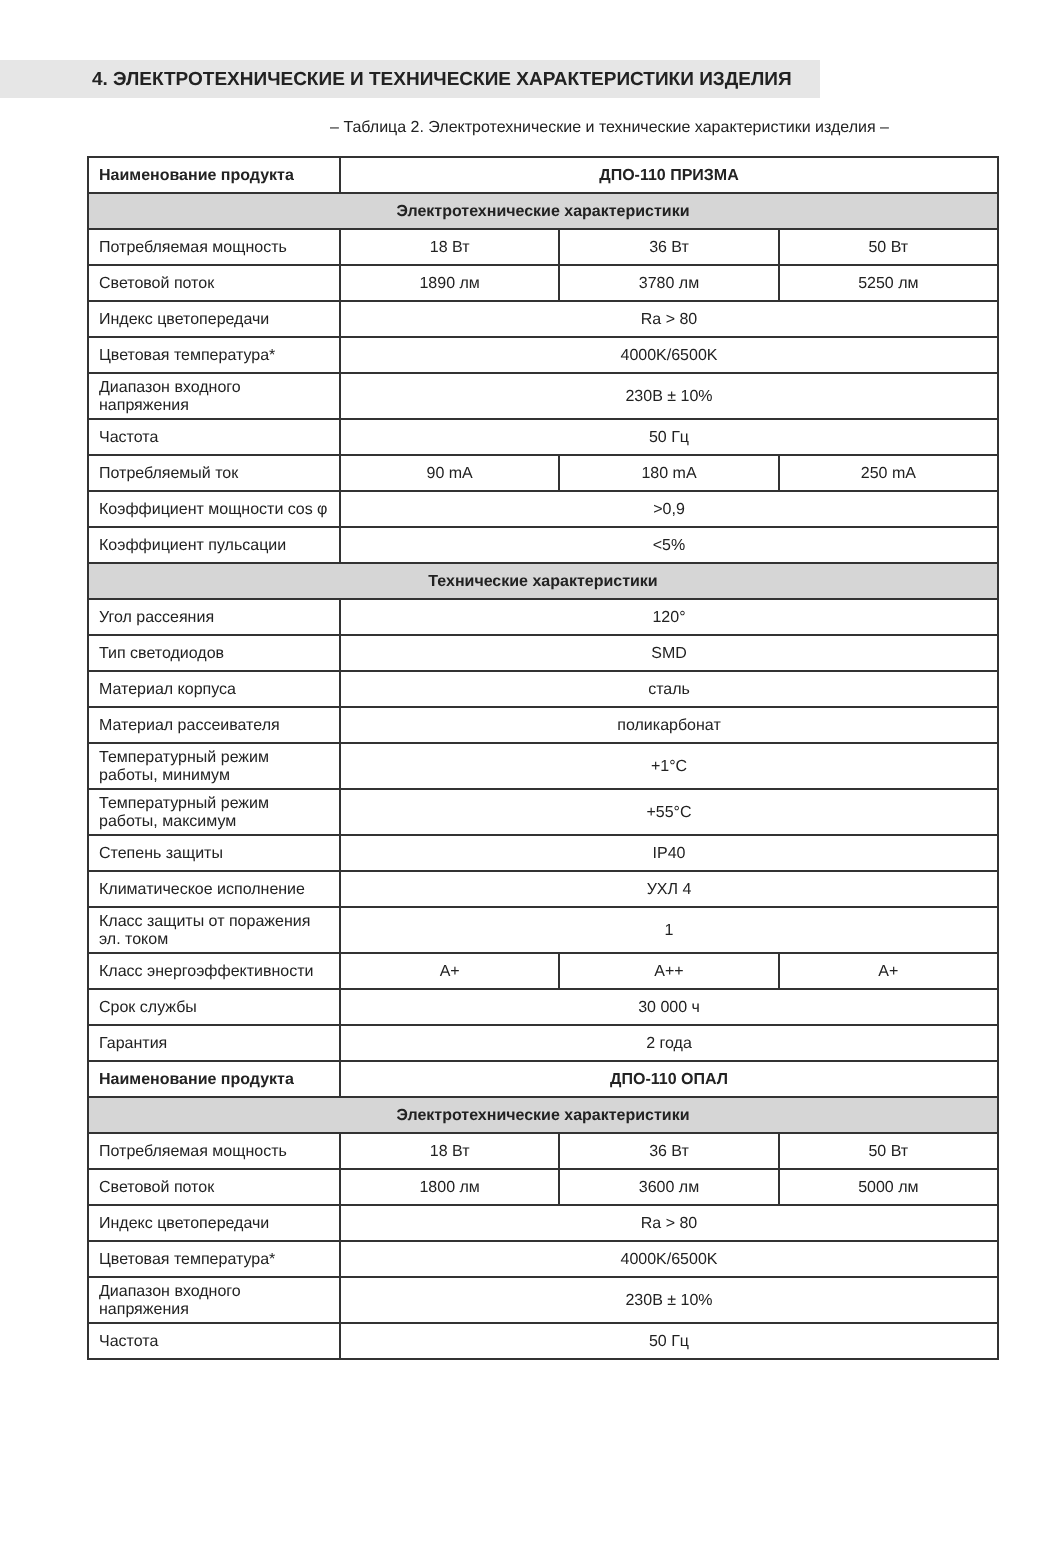4. ЭЛЕКТРОТЕХНИЧЕСКИЕ И ТЕХНИЧЕСКИЕ ХАРАКТЕРИСТИКИ ИЗДЕЛИЯ
– Таблица 2. Электротехнические и технические характеристики изделия –
| Наименование продукта | ДПО-110 ПРИЗМА | | |
| --- | --- | --- | --- |
| Электротехнические характеристики | | | |
| Потребляемая мощность | 18 Вт | 36 Вт | 50 Вт |
| Световой поток | 1890 лм | 3780 лм | 5250 лм |
| Индекс цветопередачи | Ra > 80 | | |
| Цветовая температура* | 4000K/6500K | | |
| Диапазон входного напряжения | 230В ± 10% | | |
| Частота | 50 Гц | | |
| Потребляемый ток | 90 mA | 180 mA | 250 mA |
| Коэффициент мощности cos φ | >0,9 | | |
| Коэффициент пульсации | <5% | | |
| Технические характеристики | | | |
| Угол рассеяния | 120° | | |
| Тип светодиодов | SMD | | |
| Материал корпуса | сталь | | |
| Материал рассеивателя | поликарбонат | | |
| Температурный режим работы, минимум | +1°С | | |
| Температурный режим работы, максимум | +55°С | | |
| Степень защиты | IP40 | | |
| Климатическое исполнение | УХЛ 4 | | |
| Класс защиты от поражения эл. током | 1 | | |
| Класс энергоэффективности | A+ | A++ | A+ |
| Срок службы | 30 000 ч | | |
| Гарантия | 2 года | | |
| Наименование продукта | ДПО-110 ОПАЛ | | |
| Электротехнические характеристики | | | |
| Потребляемая мощность | 18 Вт | 36 Вт | 50 Вт |
| Световой поток | 1800 лм | 3600 лм | 5000 лм |
| Индекс цветопередачи | Ra > 80 | | |
| Цветовая температура* | 4000K/6500K | | |
| Диапазон входного напряжения | 230В ± 10% | | |
| Частота | 50 Гц | | |